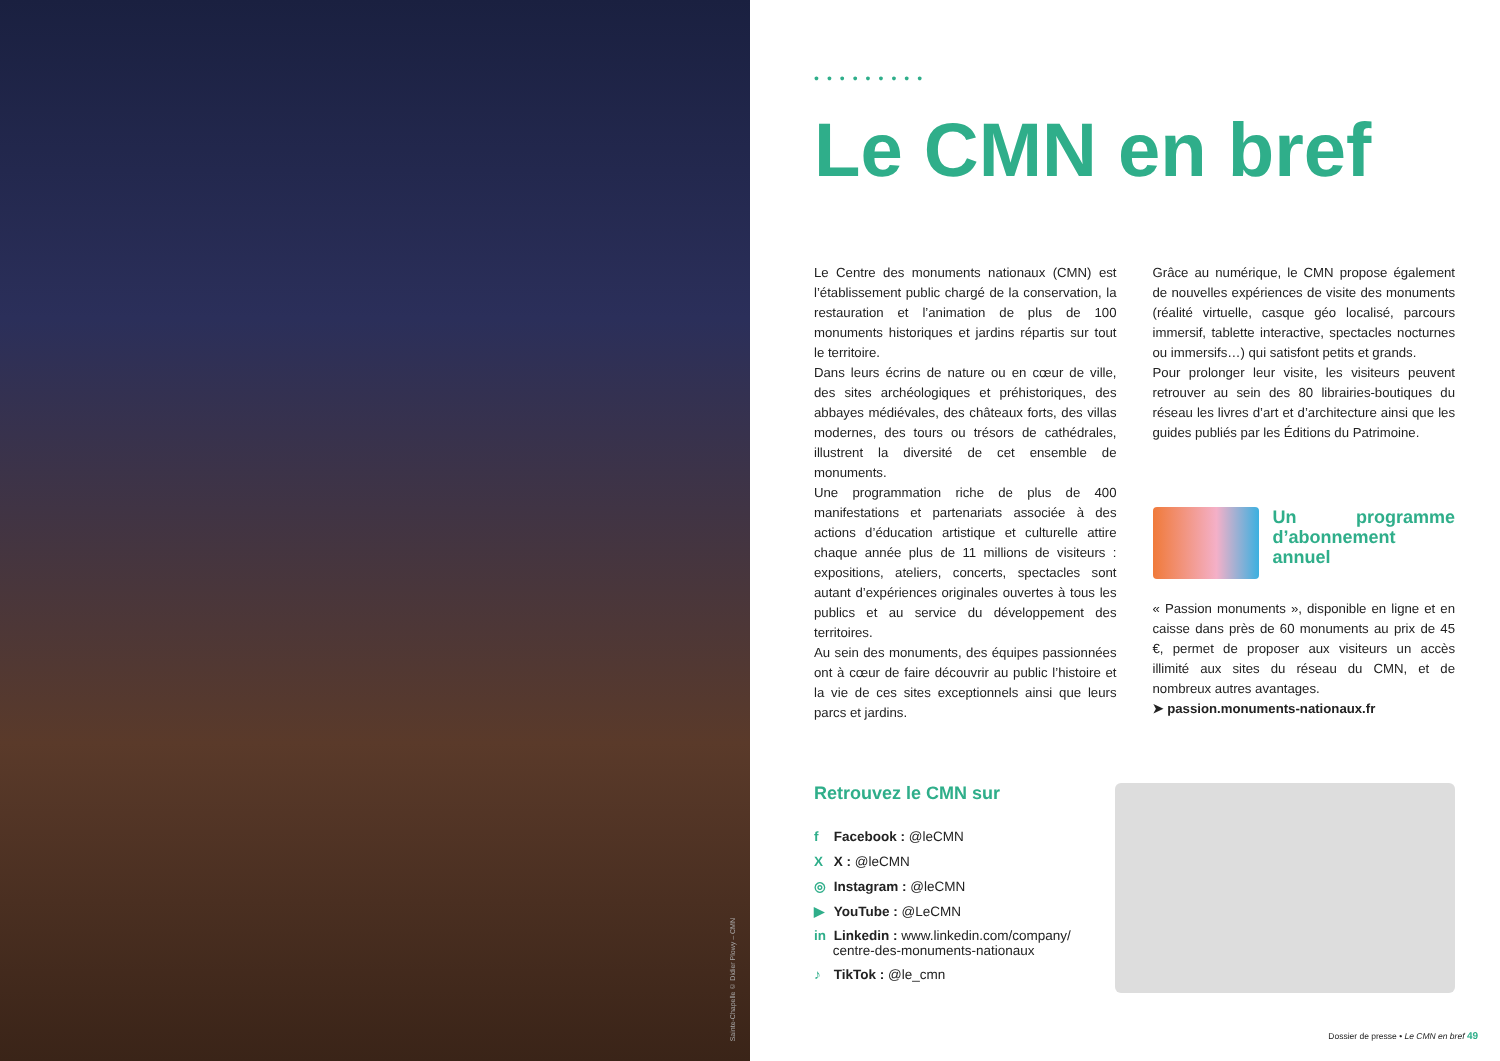Sainte-Chapelle © Didier Plowy – CMN
•••••••••
Le CMN en bref
Le Centre des monuments nationaux (CMN) est l’établissement public chargé de la conservation, la restauration et l’animation de plus de 100 monuments historiques et jardins répartis sur tout le territoire.
Dans leurs écrins de nature ou en cœur de ville, des sites archéologiques et préhistoriques, des abbayes médiévales, des châteaux forts, des villas modernes, des tours ou trésors de cathédrales, illustrent la diversité de cet ensemble de monuments.
Une programmation riche de plus de 400 manifestations et partenariats associée à des actions d’éducation artistique et culturelle attire chaque année plus de 11 millions de visiteurs : expositions, ateliers, concerts, spectacles sont autant d’expériences originales ouvertes à tous les publics et au service du développement des territoires.
Au sein des monuments, des équipes passionnées ont à cœur de faire découvrir au public l’histoire et la vie de ces sites exceptionnels ainsi que leurs parcs et jardins.
Grâce au numérique, le CMN propose également de nouvelles expériences de visite des monuments (réalité virtuelle, casque géo localisé, parcours immersif, tablette interactive, spectacles nocturnes ou immersifs…) qui satisfont petits et grands.
Pour prolonger leur visite, les visiteurs peuvent retrouver au sein des 80 librairies-boutiques du réseau les livres d’art et d’architecture ainsi que les guides publiés par les Éditions du Patrimoine.
Un programme d’abonnement annuel
« Passion monuments », disponible en ligne et en caisse dans près de 60 monuments au prix de 45 €, permet de proposer aux visiteurs un accès illimité aux sites du réseau du CMN, et de nombreux autres avantages.
➤ passion.monuments-nationaux.fr
Retrouvez le CMN sur
f Facebook : @leCMN
X X : @leCMN
◎ Instagram : @leCMN
▶ YouTube : @LeCMN
in Linkedin : www.linkedin.com/company/
centre-des-monuments-nationaux
♪ TikTok : @le_cmn
Dossier de presse • Le CMN en bref 49